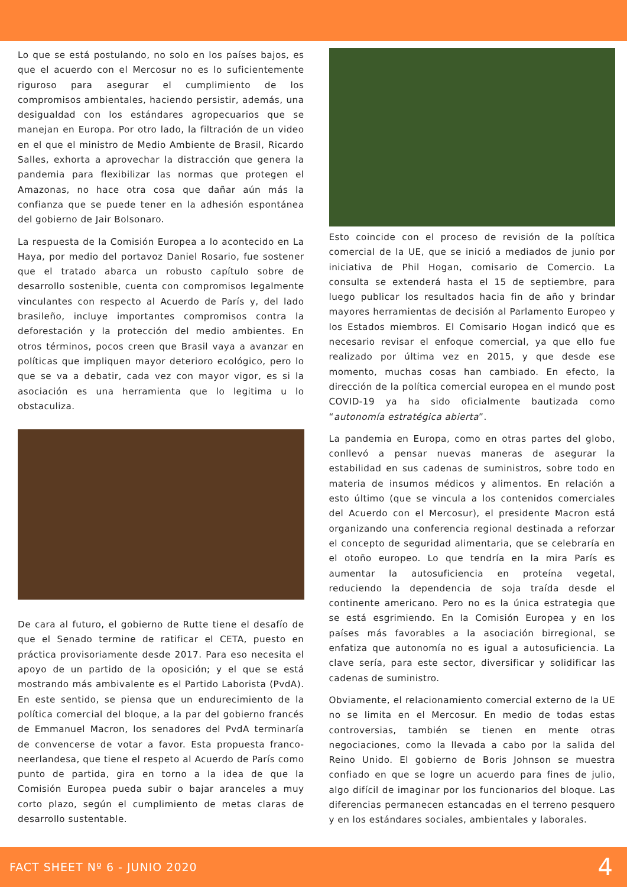Lo que se está postulando, no solo en los países bajos, es que el acuerdo con el Mercosur no es lo suficientemente riguroso para asegurar el cumplimiento de los compromisos ambientales, haciendo persistir, además, una desigualdad con los estándares agropecuarios que se manejan en Europa. Por otro lado, la filtración de un video en el que el ministro de Medio Ambiente de Brasil, Ricardo Salles, exhorta a aprovechar la distracción que genera la pandemia para flexibilizar las normas que protegen el Amazonas, no hace otra cosa que dañar aún más la confianza que se puede tener en la adhesión espontánea del gobierno de Jair Bolsonaro.
La respuesta de la Comisión Europea a lo acontecido en La Haya, por medio del portavoz Daniel Rosario, fue sostener que el tratado abarca un robusto capítulo sobre de desarrollo sostenible, cuenta con compromisos legalmente vinculantes con respecto al Acuerdo de París y, del lado brasileño, incluye importantes compromisos contra la deforestación y la protección del medio ambientes. En otros términos, pocos creen que Brasil vaya a avanzar en políticas que impliquen mayor deterioro ecológico, pero lo que se va a debatir, cada vez con mayor vigor, es si la asociación es una herramienta que lo legitima u lo obstaculiza.
De cara al futuro, el gobierno de Rutte tiene el desafío de que el Senado termine de ratificar el CETA, puesto en práctica provisoriamente desde 2017. Para eso necesita el apoyo de un partido de la oposición; y el que se está mostrando más ambivalente es el Partido Laborista (PvdA). En este sentido, se piensa que un endurecimiento de la política comercial del bloque, a la par del gobierno francés de Emmanuel Macron, los senadores del PvdA terminaría de convencerse de votar a favor. Esta propuesta franco-neerlandesa, que tiene el respeto al Acuerdo de París como punto de partida, gira en torno a la idea de que la Comisión Europea pueda subir o bajar aranceles a muy corto plazo, según el cumplimiento de metas claras de desarrollo sustentable.
Esto coincide con el proceso de revisión de la política comercial de la UE, que se inició a mediados de junio por iniciativa de Phil Hogan, comisario de Comercio. La consulta se extenderá hasta el 15 de septiembre, para luego publicar los resultados hacia fin de año y brindar mayores herramientas de decisión al Parlamento Europeo y los Estados miembros. El Comisario Hogan indicó que es necesario revisar el enfoque comercial, ya que ello fue realizado por última vez en 2015, y que desde ese momento, muchas cosas han cambiado. En efecto, la dirección de la política comercial europea en el mundo post COVID-19 ya ha sido oficialmente bautizada como “autonomía estratégica abierta”.
La pandemia en Europa, como en otras partes del globo, conllevó a pensar nuevas maneras de asegurar la estabilidad en sus cadenas de suministros, sobre todo en materia de insumos médicos y alimentos. En relación a esto último (que se vincula a los contenidos comerciales del Acuerdo con el Mercosur), el presidente Macron está organizando una conferencia regional destinada a reforzar el concepto de seguridad alimentaria, que se celebraría en el otoño europeo. Lo que tendría en la mira París es aumentar la autosuficiencia en proteína vegetal, reduciendo la dependencia de soja traída desde el continente americano. Pero no es la única estrategia que se está esgrimiendo. En la Comisión Europea y en los países más favorables a la asociación birregional, se enfatiza que autonomía no es igual a autosuficiencia. La clave sería, para este sector, diversificar y solidificar las cadenas de suministro.
Obviamente, el relacionamiento comercial externo de la UE no se limita en el Mercosur. En medio de todas estas controversias, también se tienen en mente otras negociaciones, como la llevada a cabo por la salida del Reino Unido. El gobierno de Boris Johnson se muestra confiado en que se logre un acuerdo para fines de julio, algo difícil de imaginar por los funcionarios del bloque. Las diferencias permanecen estancadas en el terreno pesquero y en los estándares sociales, ambientales y laborales.
FACT SHEET Nº 6 - JUNIO 2020 4